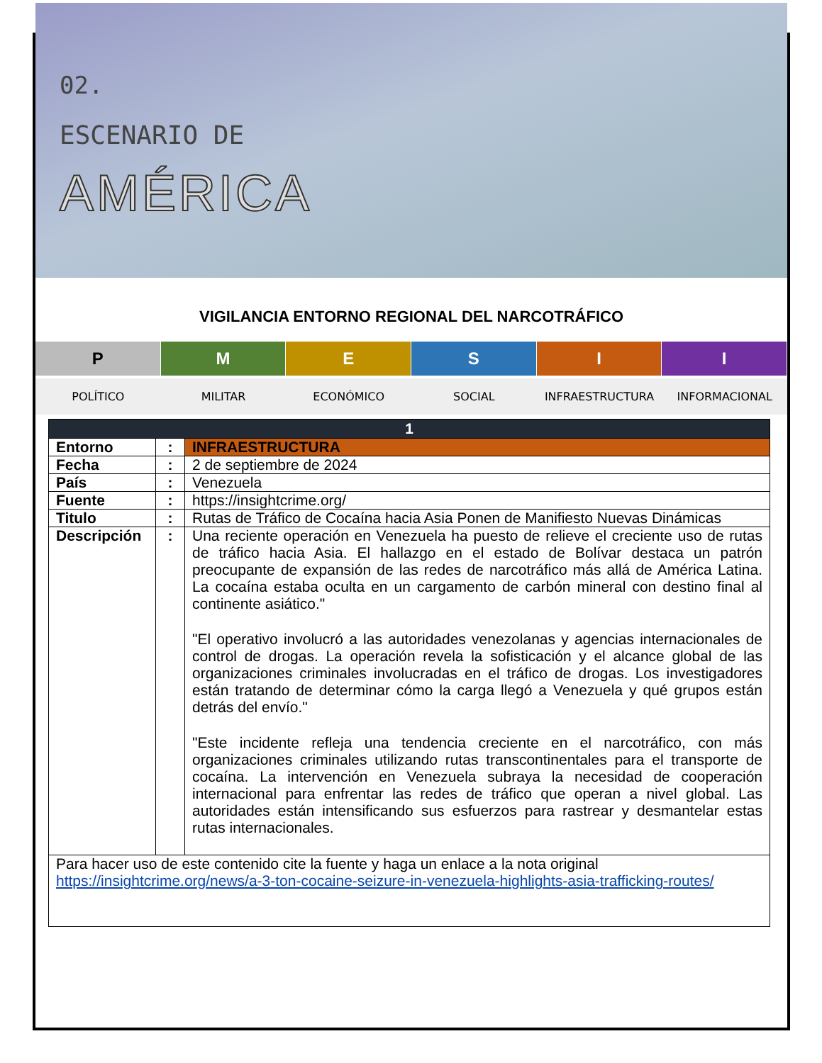02.
ESCENARIO DE
AMÉRICA
VIGILANCIA ENTORNO REGIONAL DEL NARCOTRÁFICO
P M E S I I
POLÍTICO MILITAR ECONÓMICO SOCIAL INFRAESTRUCTURA INFORMACIONAL
| 1 | | |
| --- | --- | --- |
| Entorno | : | INFRAESTRUCTURA |
| Fecha | : | 2 de septiembre de 2024 |
| País | : | Venezuela |
| Fuente | : | https://insightcrime.org/ |
| Titulo | : | Rutas de Tráfico de Cocaína hacia Asia Ponen de Manifiesto Nuevas Dinámicas |
| Descripción | : | Una reciente operación en Venezuela ha puesto de relieve el creciente uso de rutas de tráfico hacia Asia. El hallazgo en el estado de Bolívar destaca un patrón preocupante de expansión de las redes de narcotráfico más allá de América Latina. La cocaína estaba oculta en un cargamento de carbón mineral con destino final al continente asiático." "El operativo involucró a las autoridades venezolanas y agencias internacionales de control de drogas. La operación revela la sofisticación y el alcance global de las organizaciones criminales involucradas en el tráfico de drogas. Los investigadores están tratando de determinar cómo la carga llegó a Venezuela y qué grupos están detrás del envío." "Este incidente refleja una tendencia creciente en el narcotráfico, con más organizaciones criminales utilizando rutas transcontinentales para el transporte de cocaína. La intervención en Venezuela subraya la necesidad de cooperación internacional para enfrentar las redes de tráfico que operan a nivel global. Las autoridades están intensificando sus esfuerzos para rastrear y desmantelar estas rutas internacionales. |
| Para hacer uso de este contenido cite la fuente y haga un enlace a la nota original https://insightcrime.org/news/a-3-ton-cocaine-seizure-in-venezuela-highlights-asia-trafficking-routes/ | | |